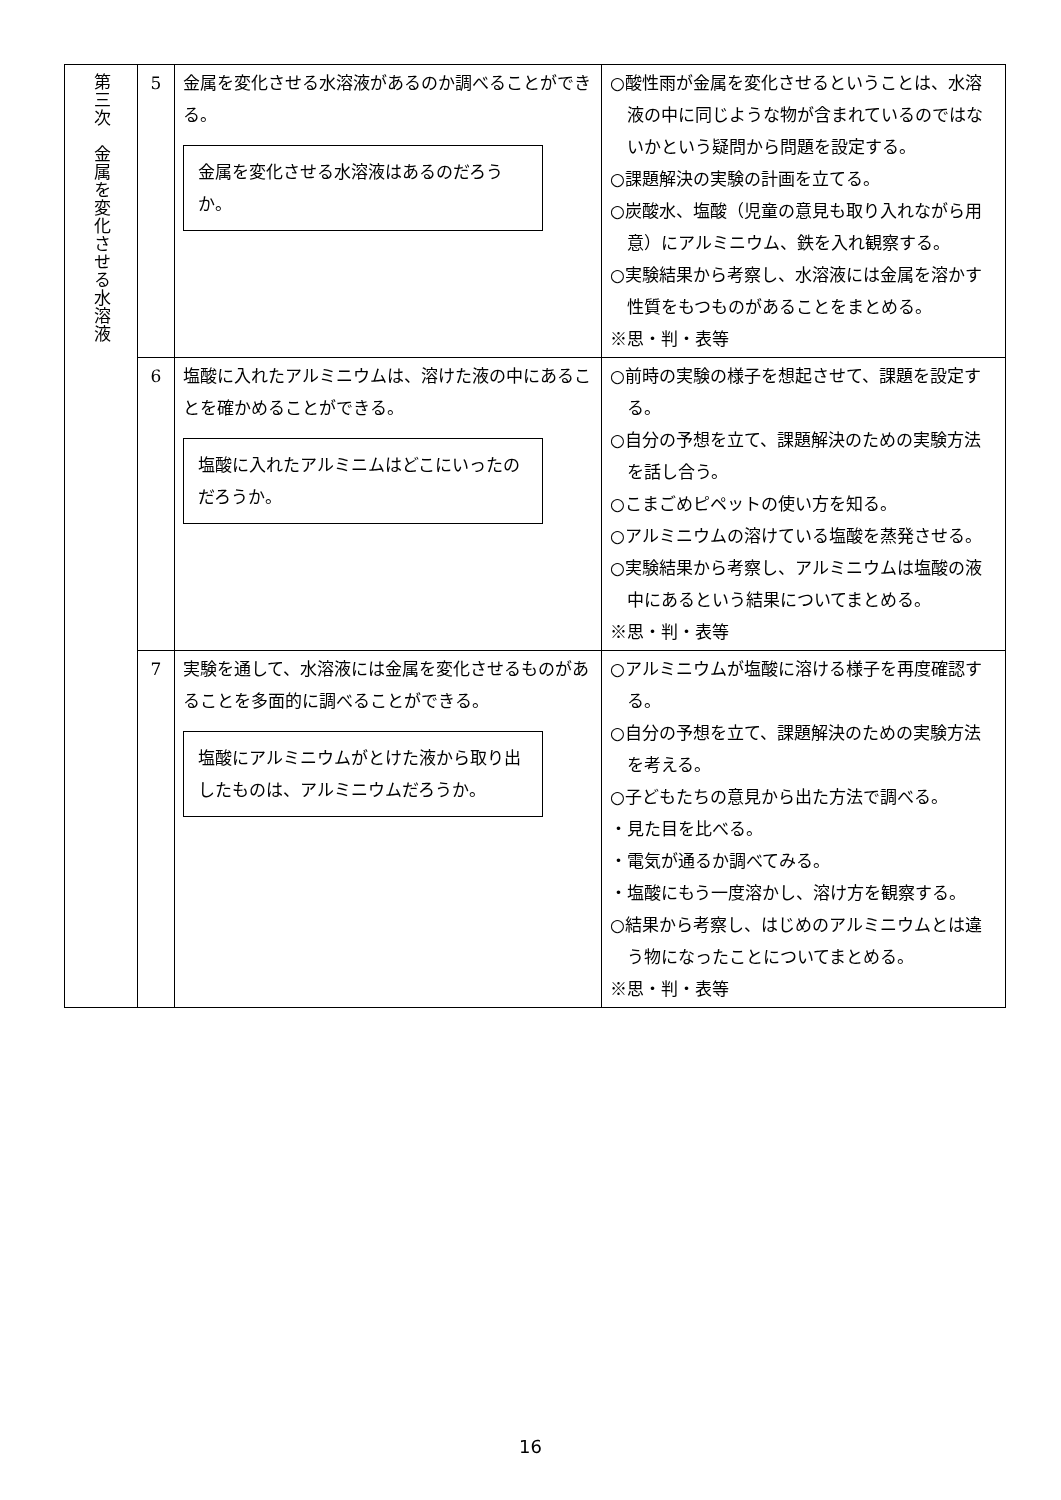| 第三次 金属を変化させる水溶液 | 5 | 金属を変化させる水溶液があるのか調べることができる。 金属を変化させる水溶液はあるのだろうか。 | ○酸性雨が金属を変化させるということは、水溶液の中に同じような物が含まれているのではないかという疑問から問題を設定する。 ○課題解決の実験の計画を立てる。 ○炭酸水、塩酸（児童の意見も取り入れながら用意）にアルミニウム、鉄を入れ観察する。 ○実験結果から考察し、水溶液には金属を溶かす性質をもつものがあることをまとめる。 ※思・判・表等 |
| | 6 | 塩酸に入れたアルミニウムは、溶けた液の中にあることを確かめることができる。 塩酸に入れたアルミニムはどこにいったのだろうか。 | ○前時の実験の様子を想起させて、課題を設定する。 ○自分の予想を立て、課題解決のための実験方法を話し合う。 ○こまごめピペットの使い方を知る。 ○アルミニウムの溶けている塩酸を蒸発させる。 ○実験結果から考察し、アルミニウムは塩酸の液中にあるという結果についてまとめる。 ※思・判・表等 |
| | 7 | 実験を通して、水溶液には金属を変化させるものがあることを多面的に調べることができる。 塩酸にアルミニウムがとけた液から取り出したものは、アルミニウムだろうか。 | ○アルミニウムが塩酸に溶ける様子を再度確認する。 ○自分の予想を立て、課題解決のための実験方法を考える。 ○子どもたちの意見から出た方法で調べる。 ・見た目を比べる。 ・電気が通るか調べてみる。 ・塩酸にもう一度溶かし、溶け方を観察する。 ○結果から考察し、はじめのアルミニウムとは違う物になったことについてまとめる。 ※思・判・表等 |
16